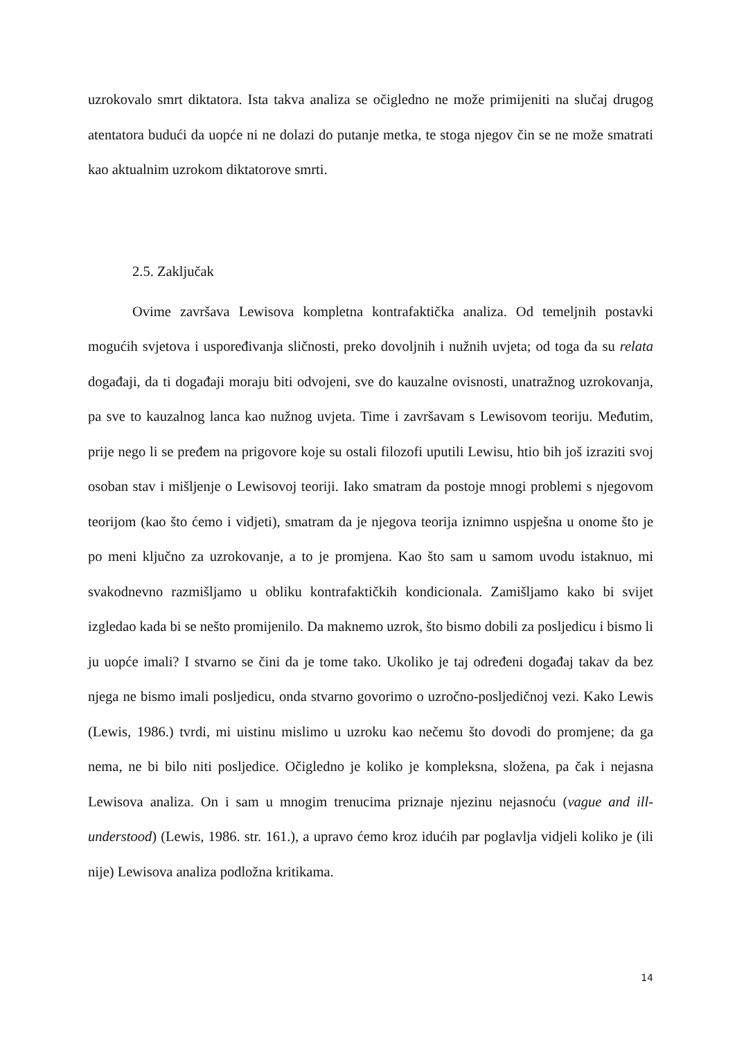uzrokovalo smrt diktatora. Ista takva analiza se očigledno ne može primijeniti na slučaj drugog atentatora budući da uopće ni ne dolazi do putanje metka, te stoga njegov čin se ne može smatrati kao aktualnim uzrokom diktatorove smrti.
2.5. Zaključak
Ovime završava Lewisova kompletna kontrafaktička analiza. Od temeljnih postavki mogućih svjetova i uspoređivanja sličnosti, preko dovoljnih i nužnih uvjeta; od toga da su relata događaji, da ti događaji moraju biti odvojeni, sve do kauzalne ovisnosti, unatražnog uzrokovanja, pa sve to kauzalnog lanca kao nužnog uvjeta. Time i završavam s Lewisovom teoriju. Međutim, prije nego li se pređem na prigovore koje su ostali filozofi uputili Lewisu, htio bih još izraziti svoj osoban stav i mišljenje o Lewisovoj teoriji. Iako smatram da postoje mnogi problemi s njegovom teorijom (kao što ćemo i vidjeti), smatram da je njegova teorija iznimno uspješna u onome što je po meni ključno za uzrokovanje, a to je promjena. Kao što sam u samom uvodu istaknuo, mi svakodnevno razmišljamo u obliku kontrafaktičkih kondicionala. Zamišljamo kako bi svijet izgledao kada bi se nešto promijenilo. Da maknemo uzrok, što bismo dobili za posljedicu i bismo li ju uopće imali? I stvarno se čini da je tome tako. Ukoliko je taj određeni događaj takav da bez njega ne bismo imali posljedicu, onda stvarno govorimo o uzročno-posljedičnoj vezi. Kako Lewis (Lewis, 1986.) tvrdi, mi uistinu mislimo u uzroku kao nečemu što dovodi do promjene; da ga nema, ne bi bilo niti posljedice. Očigledno je koliko je kompleksna, složena, pa čak i nejasna Lewisova analiza. On i sam u mnogim trenucima priznaje njezinu nejasnoću (vague and ill-understood) (Lewis, 1986. str. 161.), a upravo ćemo kroz idućih par poglavlja vidjeli koliko je (ili nije) Lewisova analiza podložna kritikama.
14